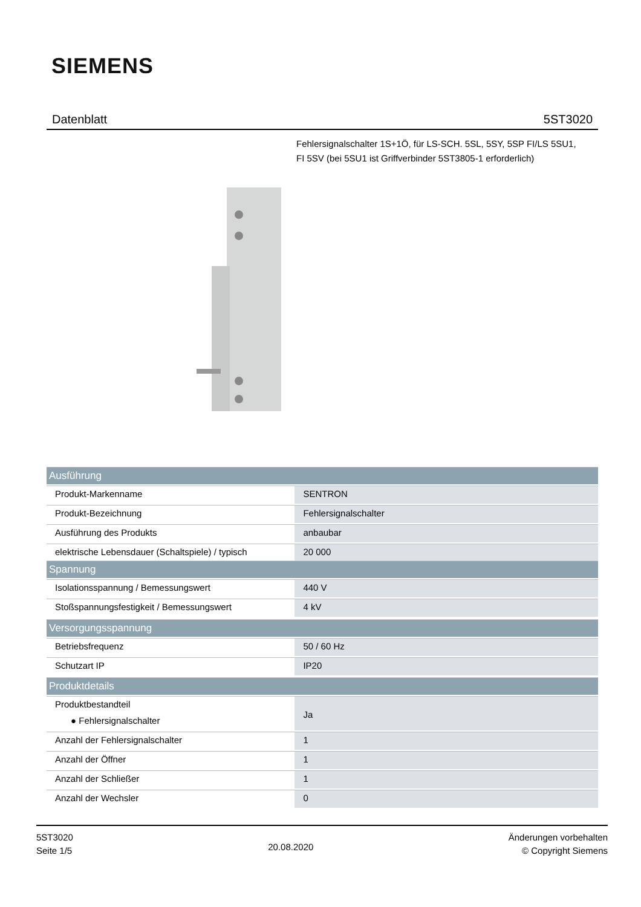SIEMENS
Datenblatt 5ST3020
Fehlersignalschalter 1S+1Ö, für LS-SCH. 5SL, 5SY, 5SP FI/LS 5SU1, FI 5SV (bei 5SU1 ist Griffverbinder 5ST3805-1 erforderlich)
| Ausführung | |
| --- | --- |
| Produkt-Markenname | SENTRON |
| Produkt-Bezeichnung | Fehlersignalschalter |
| Ausführung des Produkts | anbaubar |
| elektrische Lebensdauer (Schaltspiele) / typisch | 20 000 |
| Spannung | |
| --- | --- |
| Isolationsspannung / Bemessungswert | 440 V |
| Stoßspannungsfestigkeit / Bemessungswert | 4 kV |
| Versorgungsspannung | |
| --- | --- |
| Betriebsfrequenz | 50 / 60 Hz |
| Schutzart IP | IP20 |
| Produktdetails | |
| --- | --- |
| Produktbestandteil ● Fehlersignalschalter | Ja |
| Anzahl der Fehlersignalschalter | 1 |
| Anzahl der Öffner | 1 |
| Anzahl der Schließer | 1 |
| Anzahl der Wechsler | 0 |
5ST3020
Seite 1/5
20.08.2020
Änderungen vorbehalten
© Copyright Siemens